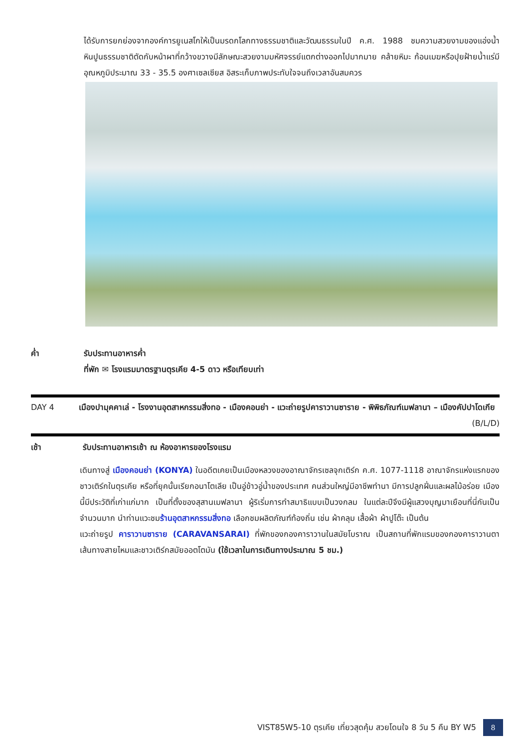ได้รับการยกย่องจากองค์การยูเนสโกให้เป็นมรดกโลกทางธรรมชาติและวัฒนธรรมในปี ค.ศ. 1988 ชมความสวยงามของแอ่งน้ำหินปูนธรรมชาติตัดกับหน้าผาที่กว้างขวางมีลักษณะสวยงามมหัศจรรย์แตกต่างออกไปมากมาย คล้ายหิมะ ก้อนเมฆหรือปุยฝ้ายน้ำแร่มีอุณหภูมิประมาณ 33 - 35.5 องศาเซลเซียส อิสระเก็บภาพประทับใจจนถึงเวลาอันสมควร
ค่ำ รับประทานอาหารค่ำ
ที่พัก ✉ โรงแรมมาตรฐานตุรเคีย 4-5 ดาว หรือเทียบเท่า
DAY 4 เมืองปามุคคาเล่ - โรงงานอุตสาหกรรมสิ่งทอ - เมืองคอนย่า - แวะถ่ายรูปคาราวานซาราย - พิพิธภัณฑ์เมฟลานา – เมืองคัปปาโดเกีย (B/L/D)
เช้า รับประทานอาหารเช้า ณ ห้องอาหารของโรงแรม
เดินทางสู่ เมืองคอนย่า (KONYA) ในอดีตเคยเป็นเมืองหลวงของอาณาจักรเซลจุกเติร์ก ค.ศ. 1077-1118 อาณาจักรแห่งแรกของชาวเติร์กในตุรเคีย หรือที่ยุคนั้นเรียกอนาโตเลีย เป็นอู่ข้าวอู่น้ำของประเทศ คนส่วนใหญ่มีอาชีพทำนา มีการปลูกฝิ่นและผลไม้อร่อย เมืองนี้มีประวัติที่เก่าแก่มาก เป็นที่ตั้งของสุสานเมฟลานา ผู้ริเริ่มการทำสมาธิแบบเป็นวงกลม ในแต่ละปีจึงมีผู้แสวงบุญมาเยือนที่นี่กันเป็นจำนวนมาก นำท่านแวะชมร้านอุตสาหกรรมสิ่งทอ เลือกชมผลิตภัณฑ์ท้องถิ่น เช่น ผ้าคลุม เสื้อผ้า ผ้าปูโต๊ะ เป็นต้น
แวะถ่ายรูป คาราวานซาราย (CARAVANSARAI) ที่พักของกองคาราวานในสมัยโบราณ เป็นสถานที่พักแรมของกองคาราวานตาเส้นทางสายไหมและชาวเติร์กสมัยออตโตมัน (ใช้เวลาในการเดินทางประมาณ 5 ชม.)
VIST85W5-10 ตุรเคีย เที่ยวสุดคุ้ม สวยโดนใจ 8 วัน 5 คืน BY W5 8